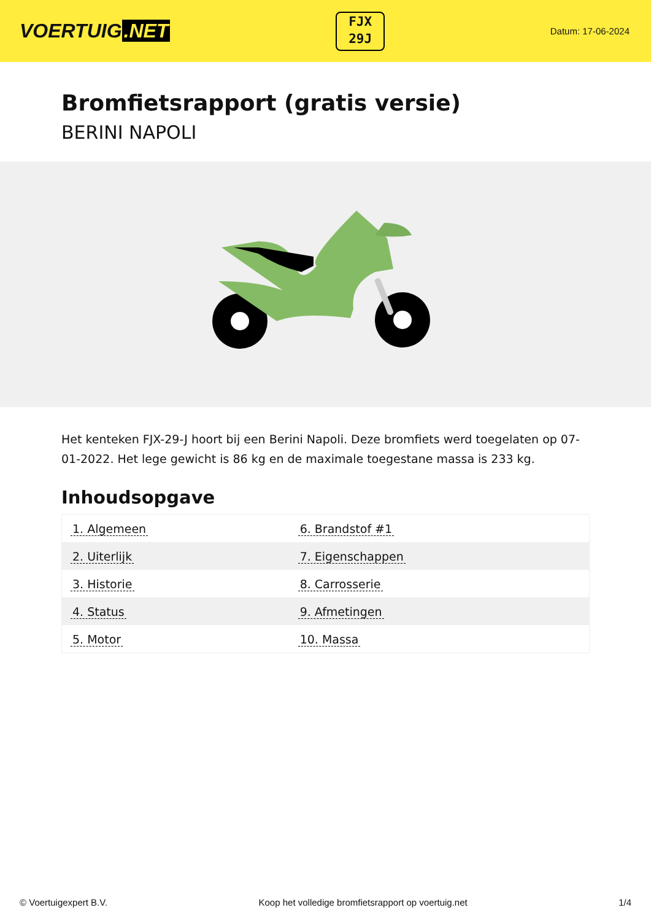VOERTUIG.NET
FJX
29J
Datum: 17-06-2024
Bromfietsrapport (gratis versie)
BERINI NAPOLI
Het kenteken FJX-29-J hoort bij een Berini Napoli. Deze bromfiets werd toegelaten op 07-01-2022. Het lege gewicht is 86 kg en de maximale toegestane massa is 233 kg.
Inhoudsopgave
| 1. Algemeen | 6. Brandstof #1 |
| 2. Uiterlijk | 7. Eigenschappen |
| 3. Historie | 8. Carrosserie |
| 4. Status | 9. Afmetingen |
| 5. Motor | 10. Massa |
© Voertuigexpert B.V. Koop het volledige bromfietsrapport op voertuig.net 1/4